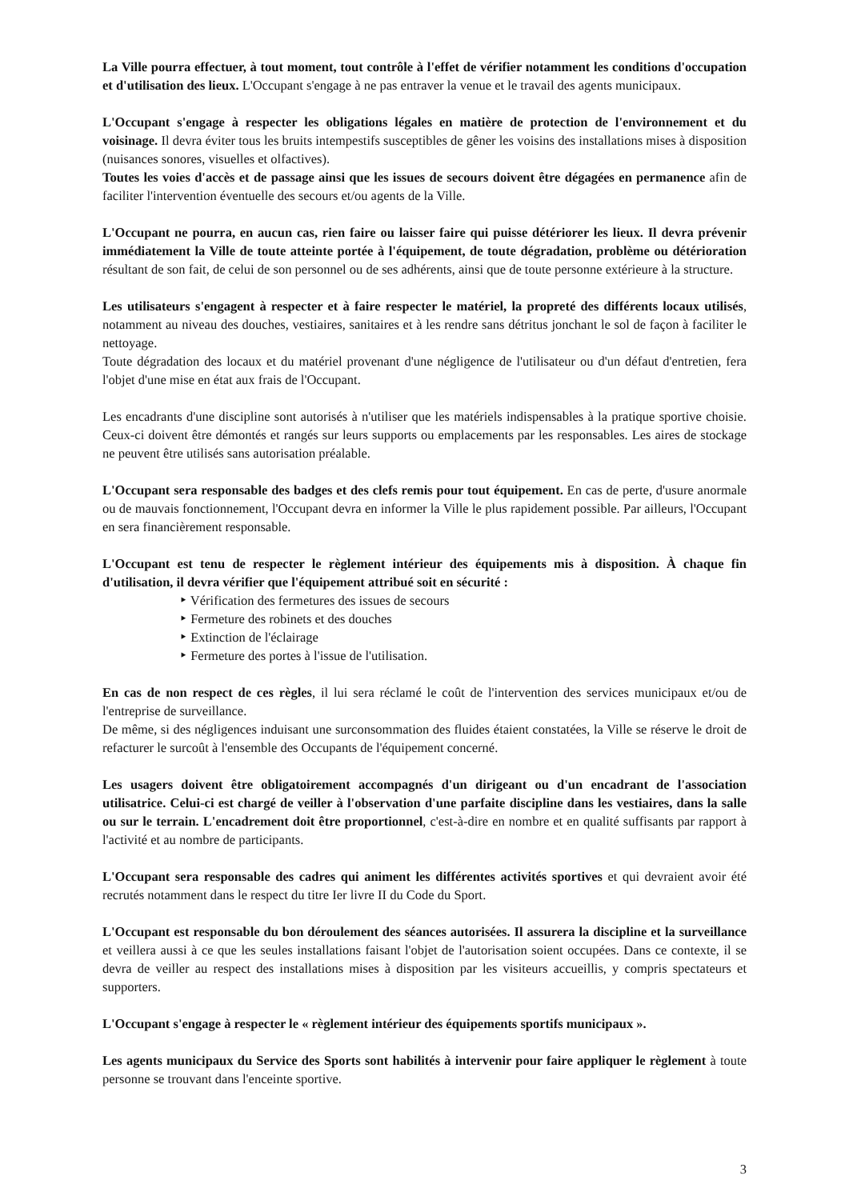La Ville pourra effectuer, à tout moment, tout contrôle à l'effet de vérifier notamment les conditions d'occupation et d'utilisation des lieux. L'Occupant s'engage à ne pas entraver la venue et le travail des agents municipaux.
L'Occupant s'engage à respecter les obligations légales en matière de protection de l'environnement et du voisinage. Il devra éviter tous les bruits intempestifs susceptibles de gêner les voisins des installations mises à disposition (nuisances sonores, visuelles et olfactives).
Toutes les voies d'accès et de passage ainsi que les issues de secours doivent être dégagées en permanence afin de faciliter l'intervention éventuelle des secours et/ou agents de la Ville.
L'Occupant ne pourra, en aucun cas, rien faire ou laisser faire qui puisse détériorer les lieux. Il devra prévenir immédiatement la Ville de toute atteinte portée à l'équipement, de toute dégradation, problème ou détérioration résultant de son fait, de celui de son personnel ou de ses adhérents, ainsi que de toute personne extérieure à la structure.
Les utilisateurs s'engagent à respecter et à faire respecter le matériel, la propreté des différents locaux utilisés, notamment au niveau des douches, vestiaires, sanitaires et à les rendre sans détritus jonchant le sol de façon à faciliter le nettoyage.
Toute dégradation des locaux et du matériel provenant d'une négligence de l'utilisateur ou d'un défaut d'entretien, fera l'objet d'une mise en état aux frais de l'Occupant.
Les encadrants d'une discipline sont autorisés à n'utiliser que les matériels indispensables à la pratique sportive choisie. Ceux-ci doivent être démontés et rangés sur leurs supports ou emplacements par les responsables. Les aires de stockage ne peuvent être utilisés sans autorisation préalable.
L'Occupant sera responsable des badges et des clefs remis pour tout équipement. En cas de perte, d'usure anormale ou de mauvais fonctionnement, l'Occupant devra en informer la Ville le plus rapidement possible. Par ailleurs, l'Occupant en sera financièrement responsable.
L'Occupant est tenu de respecter le règlement intérieur des équipements mis à disposition. À chaque fin d'utilisation, il devra vérifier que l'équipement attribué soit en sécurité :
‣ Vérification des fermetures des issues de secours
‣ Fermeture des robinets et des douches
‣ Extinction de l'éclairage
‣ Fermeture des portes à l'issue de l'utilisation.
En cas de non respect de ces règles, il lui sera réclamé le coût de l'intervention des services municipaux et/ou de l'entreprise de surveillance.
De même, si des négligences induisant une surconsommation des fluides étaient constatées, la Ville se réserve le droit de refacturer le surcoût à l'ensemble des Occupants de l'équipement concerné.
Les usagers doivent être obligatoirement accompagnés d'un dirigeant ou d'un encadrant de l'association utilisatrice. Celui-ci est chargé de veiller à l'observation d'une parfaite discipline dans les vestiaires, dans la salle ou sur le terrain. L'encadrement doit être proportionnel, c'est-à-dire en nombre et en qualité suffisants par rapport à l'activité et au nombre de participants.
L'Occupant sera responsable des cadres qui animent les différentes activités sportives et qui devraient avoir été recrutés notamment dans le respect du titre Ier livre II du Code du Sport.
L'Occupant est responsable du bon déroulement des séances autorisées. Il assurera la discipline et la surveillance et veillera aussi à ce que les seules installations faisant l'objet de l'autorisation soient occupées. Dans ce contexte, il se devra de veiller au respect des installations mises à disposition par les visiteurs accueillis, y compris spectateurs et supporters.
L'Occupant s'engage à respecter le « règlement intérieur des équipements sportifs municipaux ».
Les agents municipaux du Service des Sports sont habilités à intervenir pour faire appliquer le règlement à toute personne se trouvant dans l'enceinte sportive.
3